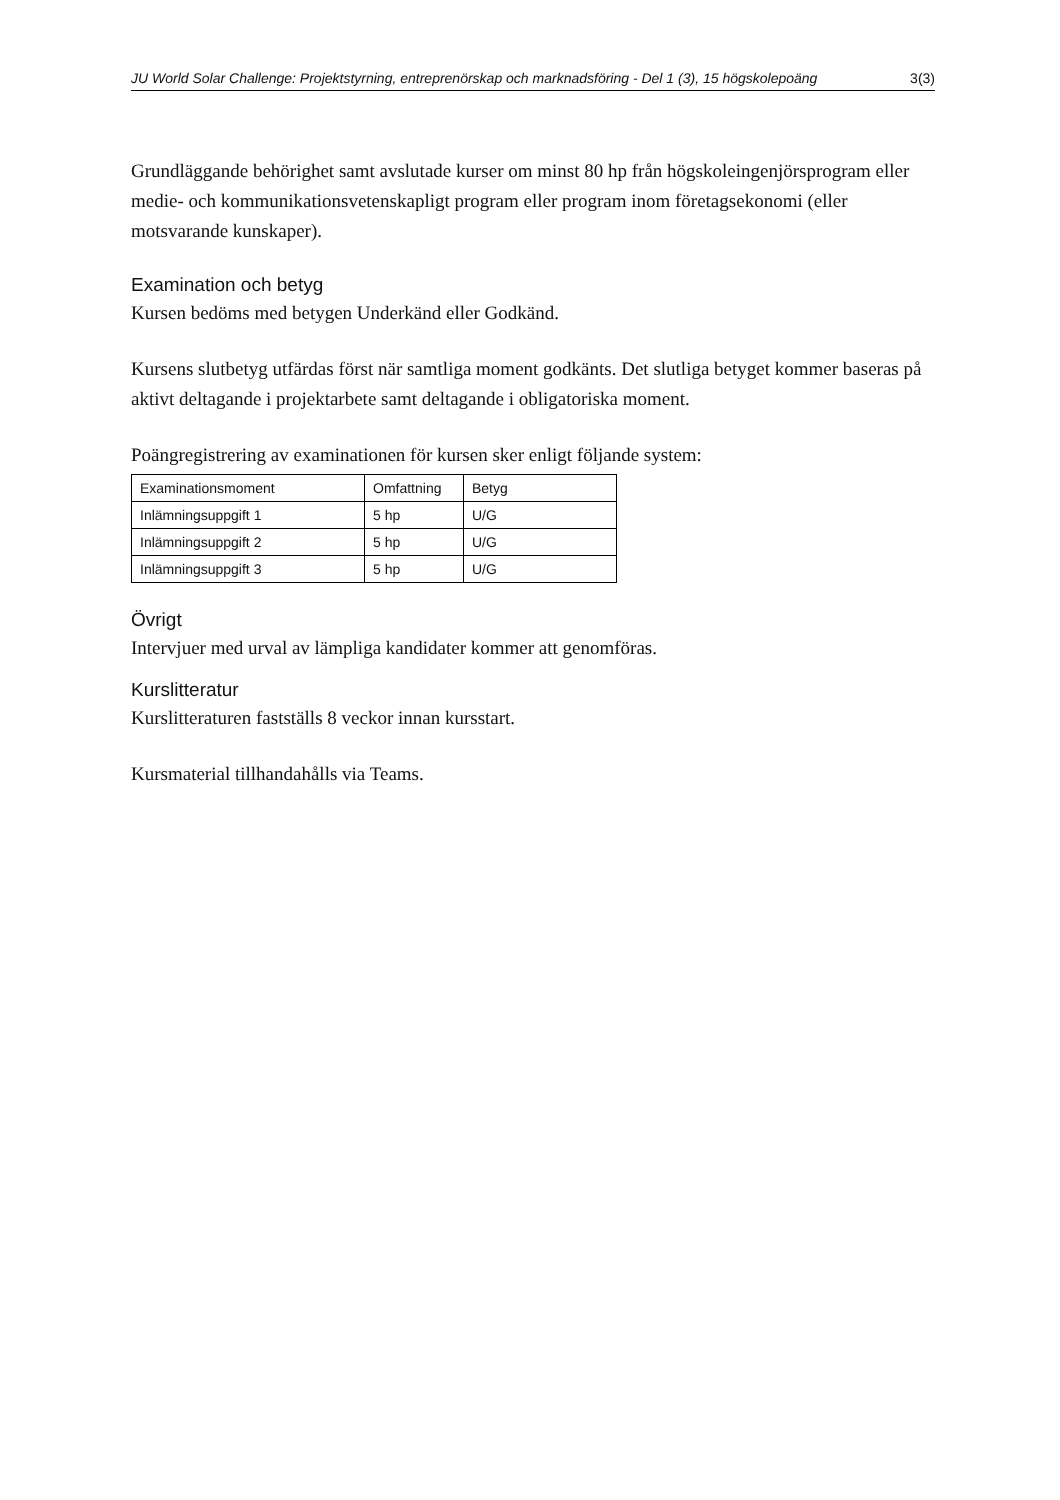JU World Solar Challenge: Projektstyrning, entreprenörskap och marknadsföring - Del 1 (3), 15 högskolepoäng 3(3)
Grundläggande behörighet samt avslutade kurser om minst 80 hp från högskoleingenjörsprogram eller medie- och kommunikationsvetenskapligt program eller program inom företagsekonomi (eller motsvarande kunskaper).
Examination och betyg
Kursen bedöms med betygen Underkänd eller Godkänd.
Kursens slutbetyg utfärdas först när samtliga moment godkänts. Det slutliga betyget kommer baseras på aktivt deltagande i projektarbete samt deltagande i obligatoriska moment.
Poängregistrering av examinationen för kursen sker enligt följande system:
| Examinationsmoment | Omfattning | Betyg |
| --- | --- | --- |
| Inlämningsuppgift 1 | 5 hp | U/G |
| Inlämningsuppgift 2 | 5 hp | U/G |
| Inlämningsuppgift 3 | 5 hp | U/G |
Övrigt
Intervjuer med urval av lämpliga kandidater kommer att genomföras.
Kurslitteratur
Kurslitteraturen fastställs 8 veckor innan kursstart.
Kursmaterial tillhandahålls via Teams.